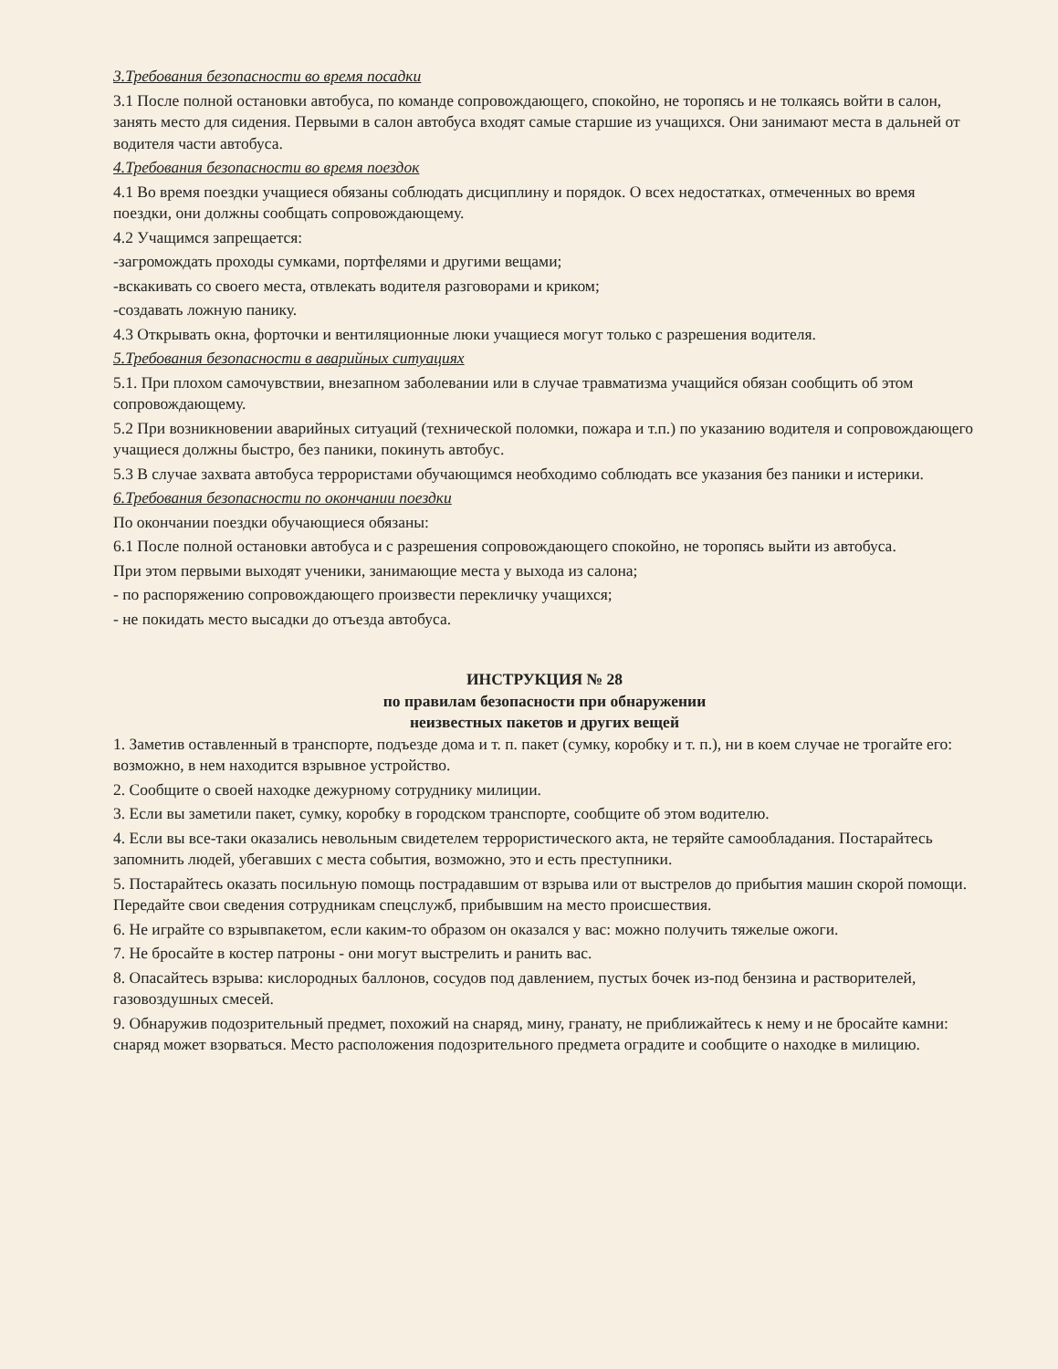3.Требования безопасности во время посадки
3.1 После полной остановки автобуса, по команде сопровождающего, спокойно, не торопясь и не толкаясь войти в салон, занять место для сидения. Первыми в салон автобуса входят самые старшие из учащихся. Они занимают места в дальней от водителя части автобуса.
4.Требования безопасности во время поездок
4.1 Во время поездки учащиеся обязаны соблюдать дисциплину и порядок. О всех недостатках, отмеченных во время поездки, они должны сообщать сопровождающему.
4.2 Учащимся запрещается:
-загромождать проходы сумками, портфелями и другими вещами;
-вскакивать со своего места, отвлекать водителя разговорами и криком;
-создавать ложную панику.
4.3 Открывать окна, форточки и вентиляционные люки учащиеся могут только с разрешения водителя.
5.Требования безопасности в аварийных ситуациях
5.1. При плохом самочувствии, внезапном заболевании или в случае травматизма учащийся обязан сообщить об этом сопровождающему.
5.2 При возникновении аварийных ситуаций (технической поломки, пожара и т.п.) по указанию водителя и сопровождающего учащиеся должны быстро, без паники, покинуть автобус.
5.3 В случае захвата автобуса террористами обучающимся необходимо соблюдать все указания без паники и истерики.
6.Требования безопасности по окончании поездки
По окончании поездки обучающиеся обязаны:
6.1 После полной остановки автобуса и с разрешения сопровождающего спокойно, не торопясь выйти из автобуса.
При этом первыми выходят ученики, занимающие места у выхода из салона;
- по распоряжению сопровождающего произвести перекличку учащихся;
- не покидать место высадки до отъезда автобуса.
ИНСТРУКЦИЯ № 28
по правилам безопасности при обнаружении
неизвестных пакетов и других вещей
1. Заметив оставленный в транспорте, подъезде дома и т. п. пакет (сумку, коробку и т. п.), ни в коем случае не трогайте его: возможно, в нем находится взрывное устройство.
2. Сообщите о своей находке дежурному сотруднику милиции.
3. Если вы заметили пакет, сумку, коробку в городском транспорте, сообщите об этом водителю.
4. Если вы все-таки оказались невольным свидетелем террористического акта, не теряйте самообладания. Постарайтесь запомнить людей, убегавших с места события, возможно, это и есть преступники.
5. Постарайтесь оказать посильную помощь пострадавшим от взрыва или от выстрелов до прибытия машин скорой помощи. Передайте свои сведения сотрудникам спецслужб, прибывшим на место происшествия.
6. Не играйте со взрывпакетом, если каким-то образом он оказался у вас: можно получить тяжелые ожоги.
7. Не бросайте в костер патроны - они могут выстрелить и ранить вас.
8. Опасайтесь взрыва: кислородных баллонов, сосудов под давлением, пустых бочек из-под бензина и растворителей, газовоздушных смесей.
9. Обнаружив подозрительный предмет, похожий на снаряд, мину, гранату, не приближайтесь к нему и не бросайте камни: снаряд может взорваться. Место расположения подозрительного предмета оградите и сообщите о находке в милицию.